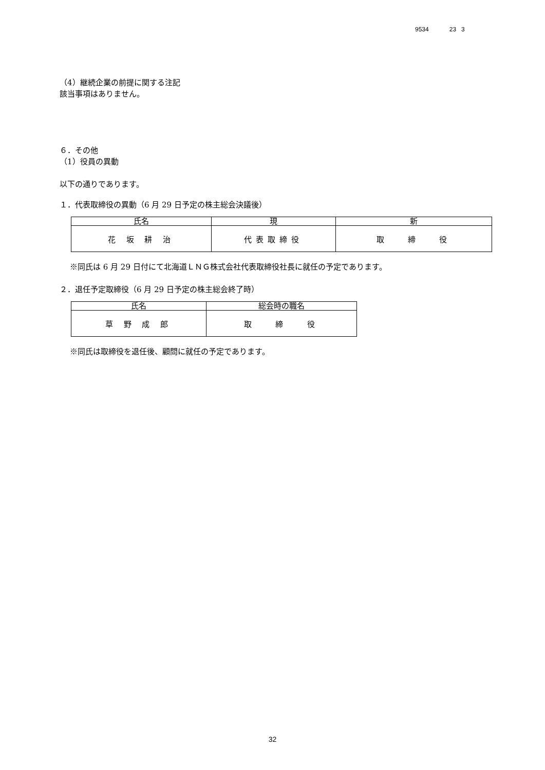9534 23 3
（4）継続企業の前提に関する注記
該当事項はありません。
６．その他
（1）役員の異動
以下の通りであります。
１．代表取締役の異動（6 月 29 日予定の株主総会決議後）
| 氏名 | 現 | 新 |
| --- | --- | --- |
| 花 坂 耕 治 | 代表取締役 | 取 締 役 |
※同氏は 6 月 29 日付にて北海道ＬＮＧ株式会社代表取締役社長に就任の予定であります。
２．退任予定取締役（6 月 29 日予定の株主総会終了時）
| 氏名 | 総会時の職名 |
| --- | --- |
| 草 野 成 郎 | 取 締 役 |
※同氏は取締役を退任後、顧問に就任の予定であります。
32